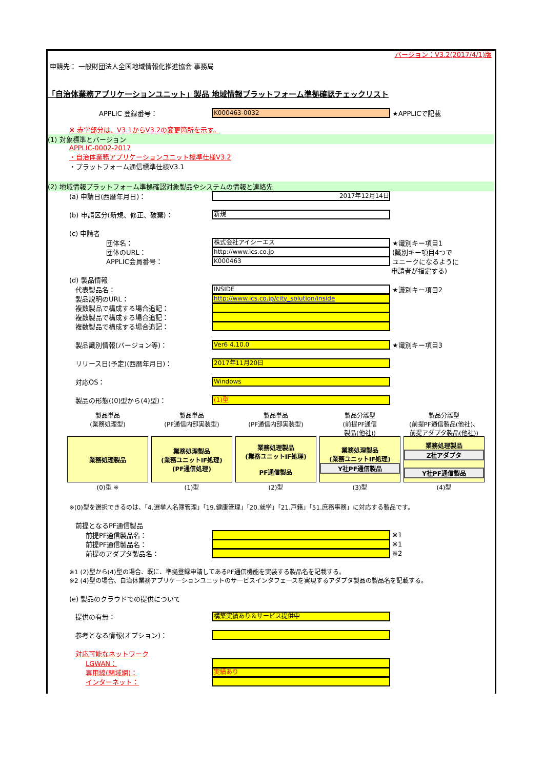バージョン：V3.2(2017/4/1)版
申請先： 一般財団法人全国地域情報化推進協会 事務局
「自治体業務アプリケーションユニット」製品 地域情報プラットフォーム準拠確認チェックリスト
APPLIC 登録番号：
K000463-0032
★APPLICで記載
※ 赤字部分は、V3.1からV3.2の変更箇所を示す。
(1) 対象標準とバージョン
APPLIC-0002-2017
・自治体業務アプリケーションユニット標準仕様V3.2
・プラットフォーム通信標準仕様V3.1
(2) 地域情報プラットフォーム準拠確認対象製品やシステムの情報と連絡先
(a) 申請日(西暦年月日)：
2017年12月14日
(b) 申請区分(新規、修正、破棄)：
新規
(c) 申請者
団体名：
株式会社アイシーエス
★識別キー項目1
団体のURL：
http://www.ics.co.jp
(識別キー項目4つで
APPLIC会員番号：
K000463
ユニークになるように
申請者が指定する)
(d) 製品情報
代表製品名：
INSIDE
★識別キー項目2
製品説明のURL：
http://www.ics.co.jp/city_solution/inside
複数製品で構成する場合追記：
複数製品で構成する場合追記：
複数製品で構成する場合追記：
製品識別情報(バージョン等)：
Ver6 4.10.0
★識別キー項目3
リリース日(予定)(西暦年月日)：
2017年11月20日
対応OS：
Windows
製品の形態((0)型から(4)型)：
(1)型
製品単品
(業務処理型)
業務処理製品
(0)型 ※
製品単品
(PF通信内部実装型)
業務処理製品
(業務ユニットIF処理)
(PF通信処理)
(1)型
製品単品
(PF通信内部実装型)
業務処理製品
(業務ユニットIF処理)
PF通信製品
(2)型
製品分離型
(前提PF通信
製品(他社))
業務処理製品
(業務ユニットIF処理)
Y社PF通信製品
(3)型
製品分離型
(前提PF通信製品(他社)、
前提アダプタ製品(他社))
業務処理製品
Z社アダプタ
Y社PF通信製品
(4)型
※(0)型を選択できるのは、「4.選挙人名簿管理」「19.健康管理」「20.就学」「21.戸籍」「51.庶務事務」に対応する製品です。
前提となるPF通信製品
前提PF通信製品名： ※1
前提PF通信製品名： ※1
前提のアダプタ製品名： ※2
※1 (2)型から(4)型の場合、既に、準拠登録申請してあるPF通信機能を実装する製品名を記載する。
※2 (4)型の場合、自治体業務アプリケーションユニットのサービスインタフェースを実現するアダプタ製品の製品名を記載する。
(e) 製品のクラウドでの提供について
提供の有無：
構築実績あり＆サービス提供中
参考となる情報(オプション)：
対応可能なネットワーク
LGWAN：
専用線(閉域網)：
実績あり
インターネット：